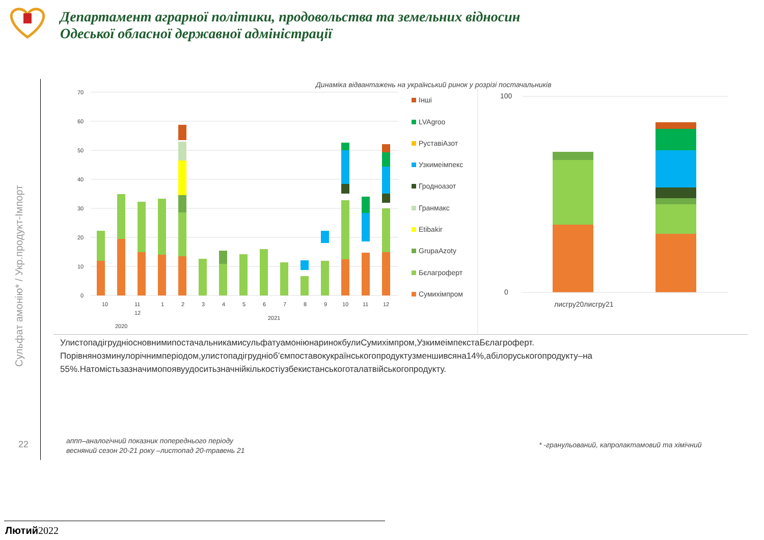Департамент аграрної політики, продовольства та земельних відносин
Одеської обласної державної адміністрації
Сульфат амонію* / Укр.продукт-Імпорт
22
Динаміка відвантажень на український ринок у розрізі постачальників
70
60
50
40
30
20
10
0
10
11
12
1
2
3
4
5
6
7
8
9
10
11
12
2020
2021
100
0
лисгру20лисгру21
Інші
LVAgroo
РуставіАзот
Узкимеімпекс
Гродноазот
Гранмакс
Etibakir
GrupaAzoty
Бєлагроферт
Сумихімпром
УлистопадігрудніосновнимипостачальникамисульфатуамоніюнаринокбулиСумихімпром,УзкимеімпекстаБєлагроферт. Порівнянозминулорічнимперіодом,улистопадігрудніоб’ємпоставокукраїнськогопродуктузменшивсяна14%,абілоруськогопродукту–на 55%.Натомістьзазначимопоявуудоситьзначнійкількостіузбекистанськоготалатвійськогопродукту.
аппп–аналогічний показник попереднього періоду
весняний сезон 20-21 року –листопад 20-травень 21
* -гранульований, капролактамовий та хімічний
Лютий 2022